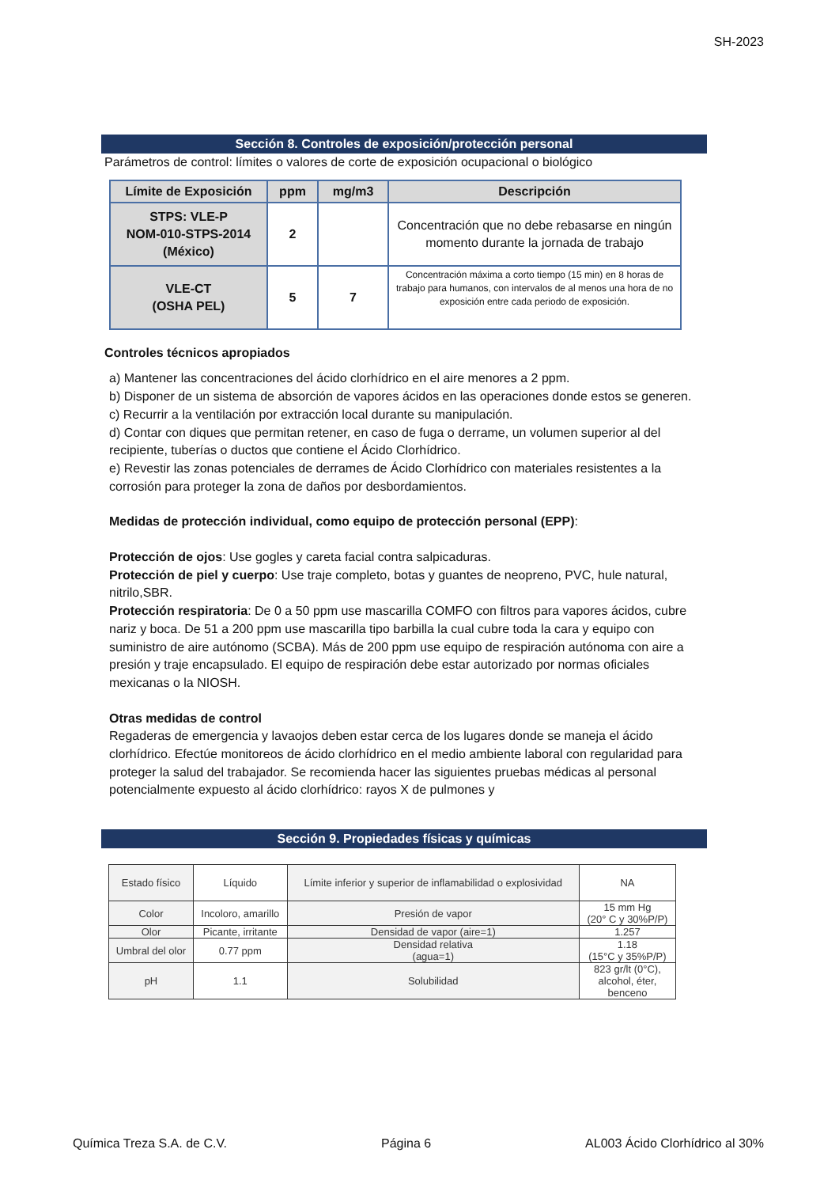SH-2023
Sección 8. Controles de exposición/protección personal
Parámetros de control: límites o valores de corte de exposición ocupacional o biológico
| Límite de Exposición | ppm | mg/m3 | Descripción |
| --- | --- | --- | --- |
| STPS: VLE-P NOM-010-STPS-2014 (México) | 2 | | Concentración que no debe rebasarse en ningún momento durante la jornada de trabajo |
| VLE-CT (OSHA PEL) | 5 | 7 | Concentración máxima a corto tiempo (15 min) en 8 horas de trabajo para humanos, con intervalos de al menos una hora de no exposición entre cada periodo de exposición. |
Controles técnicos apropiados
a) Mantener las concentraciones del ácido clorhídrico en el aire menores a 2 ppm.
b) Disponer de un sistema de absorción de vapores ácidos en las operaciones donde estos se generen.
c) Recurrir a la ventilación por extracción local durante su manipulación.
d) Contar con diques que permitan retener, en caso de fuga o derrame, un volumen superior al del recipiente, tuberías o ductos que contiene el Ácido Clorhídrico.
e) Revestir las zonas potenciales de derrames de Ácido Clorhídrico con materiales resistentes a la corrosión para proteger la zona de daños por desbordamientos.
Medidas de protección individual, como equipo de protección personal (EPP):
Protección de ojos: Use gogles y careta facial contra salpicaduras.
Protección de piel y cuerpo: Use traje completo, botas y guantes de neopreno, PVC, hule natural, nitrilo,SBR.
Protección respiratoria: De 0 a 50 ppm use mascarilla COMFO con filtros para vapores ácidos, cubre nariz y boca. De 51 a 200 ppm use mascarilla tipo barbilla la cual cubre toda la cara y equipo con suministro de aire autónomo (SCBA). Más de 200 ppm use equipo de respiración autónoma con aire a presión y traje encapsulado. El equipo de respiración debe estar autorizado por normas oficiales mexicanas o la NIOSH.
Otras medidas de control
Regaderas de emergencia y lavaojos deben estar cerca de los lugares donde se maneja el ácido clorhídrico. Efectúe monitoreos de ácido clorhídrico en el medio ambiente laboral con regularidad para proteger la salud del trabajador. Se recomienda hacer las siguientes pruebas médicas al personal potencialmente expuesto al ácido clorhídrico: rayos X de pulmones y
Sección 9. Propiedades físicas y químicas
| Estado físico | Líquido | Límite inferior y superior de inflamabilidad o explosividad | NA |
| Color | Incoloro, amarillo | Presión de vapor | 15 mm Hg (20° C y 30%P/P) |
| Olor | Picante, irritante | Densidad de vapor (aire=1) | 1.257 |
| Umbral del olor | 0.77 ppm | Densidad relativa (agua=1) | 1.18 (15°C y 35%P/P) |
| pH | 1.1 | Solubilidad | 823 gr/lt (0°C), alcohol, éter, benceno |
Química Treza S.A. de C.V. Página 6 AL003 Ácido Clorhídrico al 30%